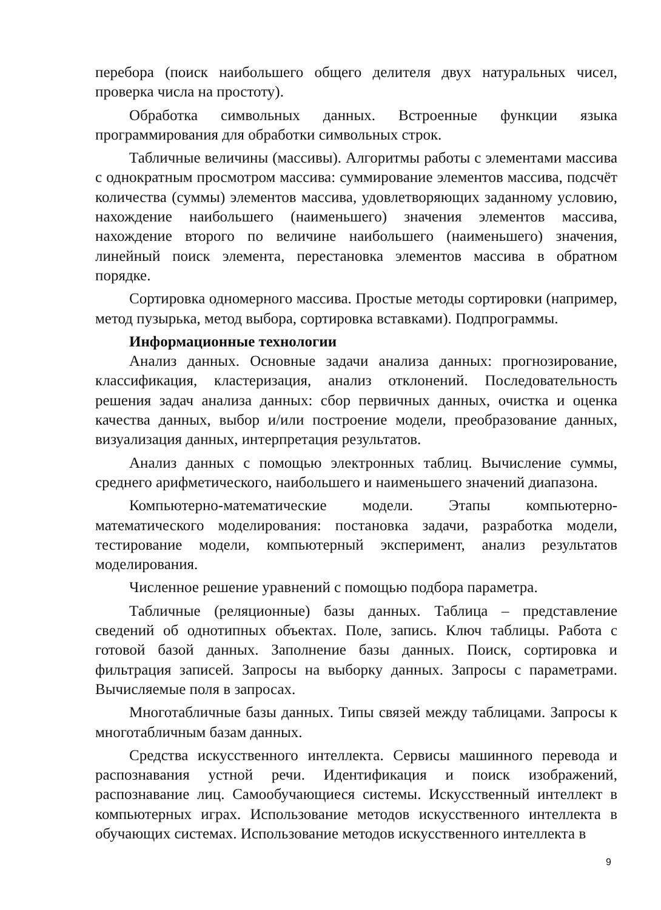перебора (поиск наибольшего общего делителя двух натуральных чисел, проверка числа на простоту).
Обработка символьных данных. Встроенные функции языка программирования для обработки символьных строк.
Табличные величины (массивы). Алгоритмы работы с элементами массива с однократным просмотром массива: суммирование элементов массива, подсчёт количества (суммы) элементов массива, удовлетворяющих заданному условию, нахождение наибольшего (наименьшего) значения элементов массива, нахождение второго по величине наибольшего (наименьшего) значения, линейный поиск элемента, перестановка элементов массива в обратном порядке.
Сортировка одномерного массива. Простые методы сортировки (например, метод пузырька, метод выбора, сортировка вставками). Подпрограммы.
Информационные технологии
Анализ данных. Основные задачи анализа данных: прогнозирование, классификация, кластеризация, анализ отклонений. Последовательность решения задач анализа данных: сбор первичных данных, очистка и оценка качества данных, выбор и/или построение модели, преобразование данных, визуализация данных, интерпретация результатов.
Анализ данных с помощью электронных таблиц. Вычисление суммы, среднего арифметического, наибольшего и наименьшего значений диапазона.
Компьютерно-математические модели. Этапы компьютерно-математического моделирования: постановка задачи, разработка модели, тестирование модели, компьютерный эксперимент, анализ результатов моделирования.
Численное решение уравнений с помощью подбора параметра.
Табличные (реляционные) базы данных. Таблица – представление сведений об однотипных объектах. Поле, запись. Ключ таблицы. Работа с готовой базой данных. Заполнение базы данных. Поиск, сортировка и фильтрация записей. Запросы на выборку данных. Запросы с параметрами. Вычисляемые поля в запросах.
Многотабличные базы данных. Типы связей между таблицами. Запросы к многотабличным базам данных.
Средства искусственного интеллекта. Сервисы машинного перевода и распознавания устной речи. Идентификация и поиск изображений, распознавание лиц. Самообучающиеся системы. Искусственный интеллект в компьютерных играх. Использование методов искусственного интеллекта в обучающих системах. Использование методов искусственного интеллекта в
9